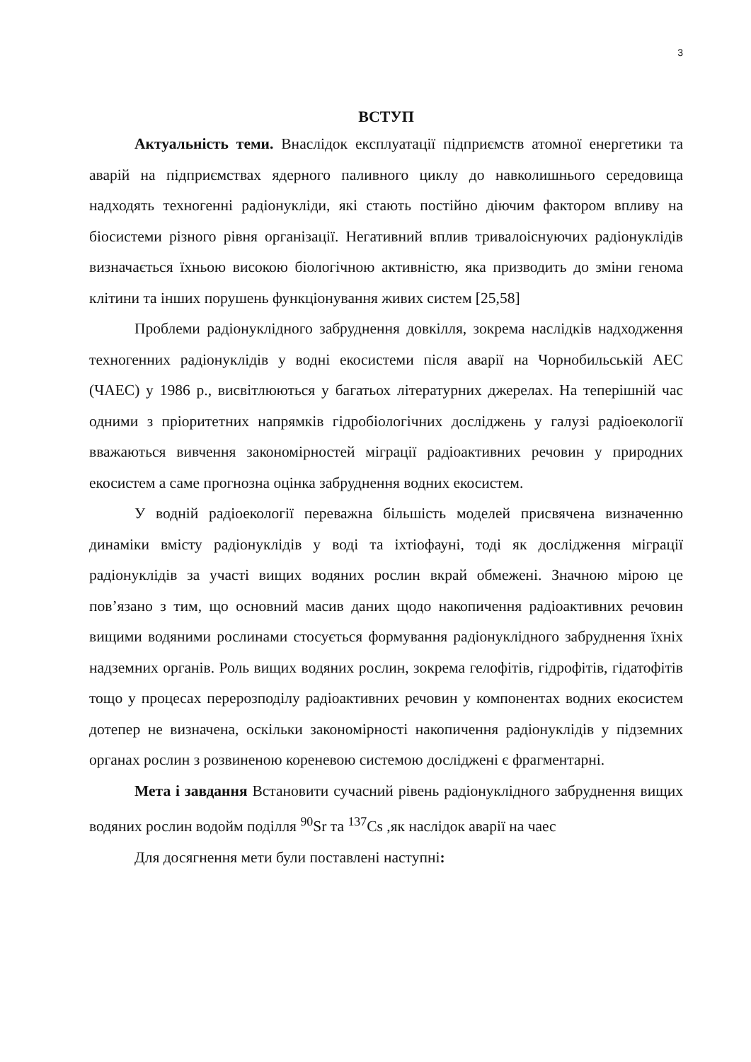3
ВСТУП
Актуальність теми. Внаслідок експлуатації підприємств атомної енергетики та аварій на підприємствах ядерного паливного циклу до навколишнього середовища надходять техногенні радіонукліди, які стають постійно діючим фактором впливу на біосистеми різного рівня організації. Негативний вплив тривалоіснуючих радіонуклідів визначається їхньою високою біологічною активністю, яка призводить до зміни генома клітини та інших порушень функціонування живих систем [25,58]
Проблеми радіонуклідного забруднення довкілля, зокрема наслідків надходження техногенних радіонуклідів у водні екосистеми після аварії на Чорнобильській АЕС (ЧАЕС) у 1986 р., висвітлюються у багатьох літературних джерелах. На теперішній час одними з пріоритетних напрямків гідробіологічних досліджень у галузі радіоекології вважаються вивчення закономірностей міграції радіоактивних речовин у природних екосистем а саме прогнозна оцінка забруднення водних екосистем.
У водній радіоекології переважна більшість моделей присвячена визначенню динаміки вмісту радіонуклідів у воді та іхтіофауні, тоді як дослідження міграції радіонуклідів за участі вищих водяних рослин вкрай обмежені. Значною мірою це пов’язано з тим, що основний масив даних щодо накопичення радіоактивних речовин вищими водяними рослинами стосується формування радіонуклідного забруднення їхніх надземних органів. Роль вищих водяних рослин, зокрема гелофітів, гідрофітів, гідатофітів тощо у процесах перерозподілу радіоактивних речовин у компонентах водних екосистем дотепер не визначена, оскільки закономірності накопичення радіонуклідів у підземних органах рослин з розвиненою кореневою системою досліджені є фрагментарні.
Мета і завдання Встановити сучасний рівень радіонуклідного забруднення вищих водяних рослин водойм поділля <sup>90</sup>Sr та <sup>137</sup>Cs ,як наслідок аварії на чаес
Для досягнення мети були поставлені наступні: